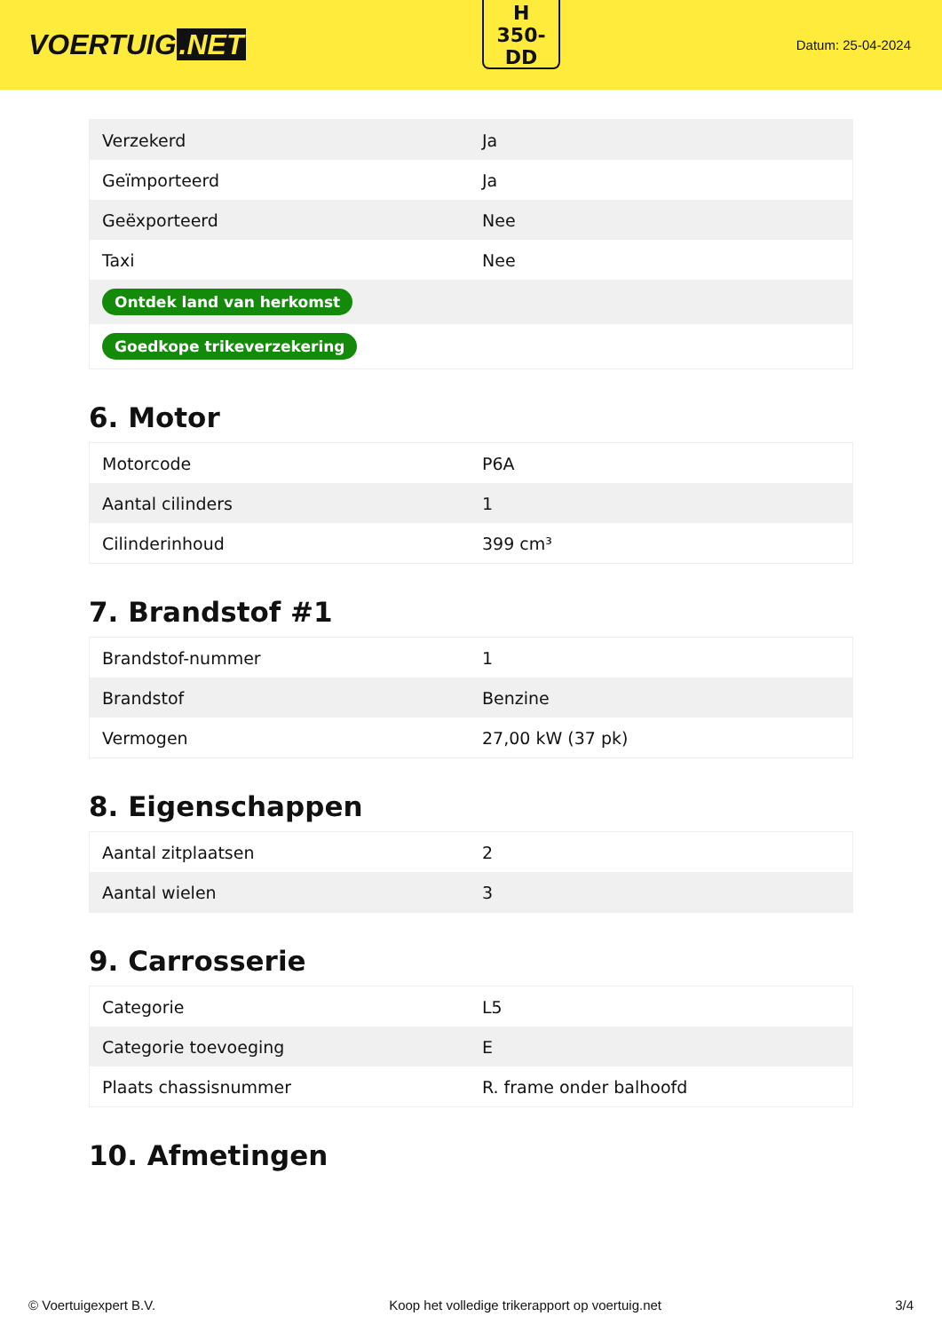VOERTUIG.NET
H
350-
DD
Datum: 25-04-2024
| Verzekerd | Ja |
| Geïmporteerd | Ja |
| Geëxporteerd | Nee |
| Taxi | Nee |
| Ontdek land van herkomst | |
| Goedkope trikeverzekering | |
6. Motor
| Motorcode | P6A |
| Aantal cilinders | 1 |
| Cilinderinhoud | 399 cm³ |
7. Brandstof #1
| Brandstof-nummer | 1 |
| Brandstof | Benzine |
| Vermogen | 27,00 kW (37 pk) |
8. Eigenschappen
| Aantal zitplaatsen | 2 |
| Aantal wielen | 3 |
9. Carrosserie
| Categorie | L5 |
| Categorie toevoeging | E |
| Plaats chassisnummer | R. frame onder balhoofd |
10. Afmetingen
© Voertuigexpert B.V. Koop het volledige trikerapport op voertuig.net 3/4